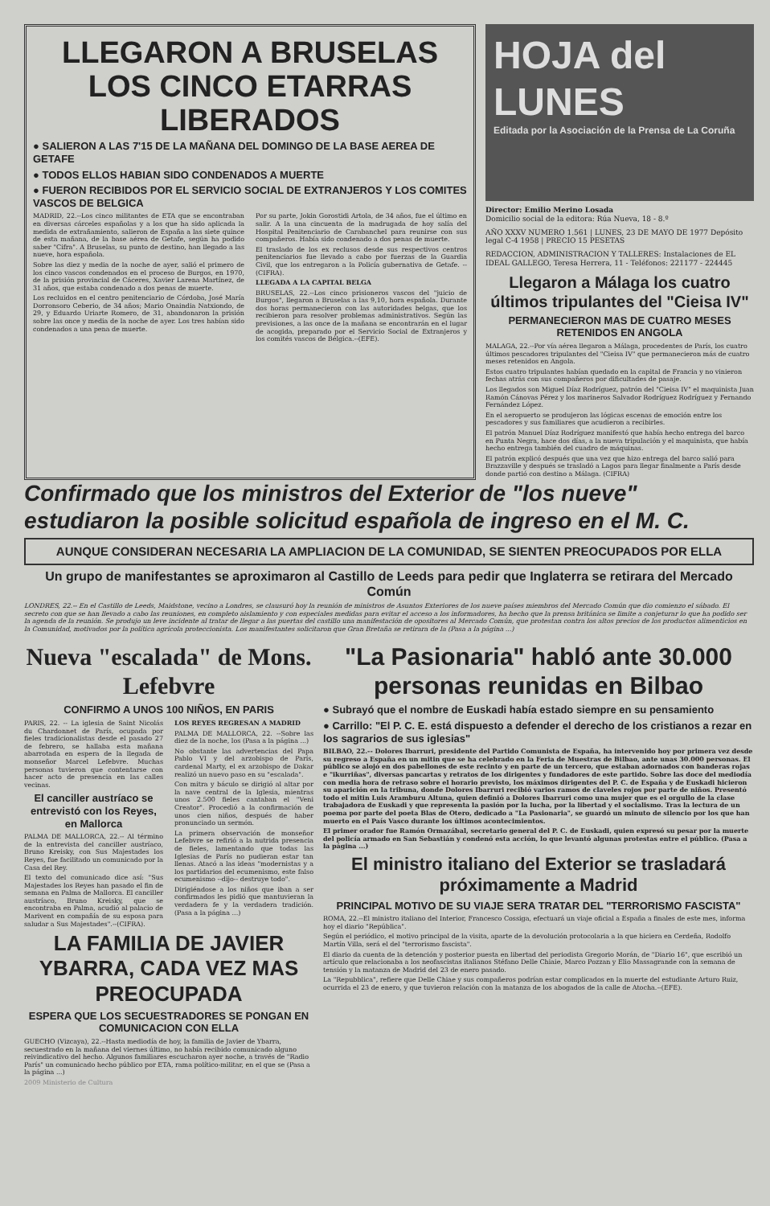LLEGARON A BRUSELAS LOS CINCO ETARRAS LIBERADOS
● SALIERON A LAS 7'15 DE LA MAÑANA DEL DOMINGO DE LA BASE AEREA DE GETAFE
● TODOS ELLOS HABIAN SIDO CONDENADOS A MUERTE
● FUERON RECIBIDOS POR EL SERVICIO SOCIAL DE EXTRANJEROS Y LOS COMITES VASCOS DE BELGICA
MADRID, 22.--Los cinco militantes de ETA que se encontraban en diversas cárceles españolas y a los que ha sido aplicada la medida de extrañamiento, salieron de España a las siete quince de esta mañana, de la base aérea de Getafe, según ha podido saber "Cifra". A Bruselas, su punto de destino, han llegado a las nueve, hora española.
Sobre las diez y media de la noche de ayer, salió el primero de los cinco vascos condenados en el proceso de Burgos, en 1970, de la prisión provincial de Cáceres, Xavier Larena Martínez, de 31 años, que estaba condenado a dos penas de muerte.
Los recluidos en el centro penitenciario de Córdoba, José María Dorronsoro Ceberio, de 34 años; Mario Onaindia Natxiondo, de 29, y Eduardo Uriarte Romero, de 31, abandonaron la prisión sobre las once y media de la noche de ayer. Los tres habían sido condenados a una pena de muerte.
Por su parte, Jokin Gorostidi Artola, de 34 años, fue el último en salir. A la una cincuenta de la madrugada de hoy salía del Hospital Penitenciario de Carabanchel para reunirse con sus compañeros. Había sido condenado a dos penas de muerte.
El traslado de los ex reclusos desde sus respectivos centros penitenciarios fue llevado a cabo por fuerzas de la Guardia Civil, que los entregaron a la Policía gubernativa de Getafe. --(CIFRA).
LLEGADA A LA CAPITAL BELGA
BRUSELAS, 22.--Los cinco prisioneros vascos del "juicio de Burgos", llegaron a Bruselas a las 9,10, hora española. Durante dos horas permanecieron con las autoridades belgas, que los recibieron para resolver problemas administrativos. Según las previsiones, a las once de la mañana se encontrarán en el lugar de acogida, preparado por el Servicio Social de Extranjeros y los comités vascos de Bélgica.--(EFE).
HOJA del LUNES
Editada por la Asociación de la Prensa de La Coruña
Director: Emilio Merino Losada
Domicilio social de la editora: Rúa Nueva, 18 - 8.º
AÑO XXXV NUMERO 1.561 | LUNES, 23 DE MAYO DE 1977 Depósito legal C-4 1958 | PRECIO 15 PESETAS
REDACCION, ADMINISTRACION Y TALLERES: Instalaciones de EL IDEAL GALLEGO, Teresa Herrera, 11 - Teléfonos: 221177 - 224445
Llegaron a Málaga los cuatro últimos tripulantes del "Cieisa IV"
PERMANECIERON MAS DE CUATRO MESES RETENIDOS EN ANGOLA
MALAGA, 22.--Por vía aérea llegaron a Málaga, procedentes de París, los cuatro últimos pescadores tripulantes del "Cieisa IV" que permanecieron más de cuatro meses retenidos en Angola.
Estos cuatro tripulantes habían quedado en la capital de Francia y no vinieron fechas atrás con sus compañeros por dificultades de pasaje.
Los llegados son Miguel Díaz Rodríguez, patrón del "Cieisa IV" el maquinista Juan Ramón Cánovas Pérez y los marineros Salvador Rodríguez Rodríguez y Fernando Fernández López.
En el aeropuerto se produjeron las lógicas escenas de emoción entre los pescadores y sus familiares que acudieron a recibirles.
El patrón Manuel Díaz Rodríguez manifestó que había hecho entrega del barco en Punta Negra, hace dos días, a la nueva tripulación y el maquinista, que había hecho entrega también del cuadro de máquinas.
El patrón explicó después que una vez que hizo entrega del barco salió para Brazzaville y después se trasladó a Lagos para llegar finalmente a París desde donde partió con destino a Málaga. (CIFRA)
Confirmado que los ministros del Exterior de "los nueve" estudiaron la posible solicitud española de ingreso en el M. C.
AUNQUE CONSIDERAN NECESARIA LA AMPLIACION DE LA COMUNIDAD, SE SIENTEN PREOCUPADOS POR ELLA
Un grupo de manifestantes se aproximaron al Castillo de Leeds para pedir que Inglaterra se retirara del Mercado Común
LONDRES, 22.-- En el Castillo de Leeds, Maidstone, vecino a Londres, se clausuró hoy la reunión de ministros de Asuntos Exteriores de los nueve países miembros del Mercado Común que dio comienzo el sábado. El secreto con que se han llevado a cabo las reuniones, en completo aislamiento y con especiales medidas para evitar el acceso a los informadores, ha hecho que la prensa británica se limite a conjeturar lo que ha podido ser la agenda de la reunión. Se produjo un leve incidente al tratar de llegar a las puertas del castillo una manifestación de opositores al Mercado Común, que protestan contra los altos precios de los productos alimenticios en la Comunidad, motivados por la política agrícola proteccionista. Los manifestantes solicitaron que Gran Bretaña se retirara de la (Pasa a la página ...)
Nueva "escalada" de Mons. Lefebvre
CONFIRMO A UNOS 100 NIÑOS, EN PARIS
PARIS, 22. -- La iglesia de Saint Nicolás du Chardonnet de París, ocupada por fieles tradicionalistas desde el pasado 27 de febrero, se hallaba esta mañana abarrotada en espera de la llegada de monseñor Marcel Lefebvre. Muchas personas tuvieron que contentarse con hacer acto de presencia en las calles vecinas.
El canciller austríaco se entrevistó con los Reyes, en Mallorca
PALMA DE MALLORCA, 22.-- Al término de la entrevista del canciller austríaco, Bruno Kreisky, con Sus Majestades los Reyes, fue facilitado un comunicado por la Casa del Rey.
El texto del comunicado dice así: "Sus Majestades los Reyes han pasado el fin de semana en Palma de Mallorca. El canciller austríaco, Bruno Kreisky, que se encontraba en Palma, acudió al palacio de Marivent en compañía de su esposa para saludar a Sus Majestades".--(CIFRA).
LOS REYES REGRESAN A MADRID
PALMA DE MALLORCA, 22. --Sobre las diez de la noche, los (Pasa a la página ...)
No obstante las advertencias del Papa Pablo VI y del arzobispo de París, cardenal Marty, el ex arzobispo de Dakar realizó un nuevo paso en su "escalada".
Con mitra y báculo se dirigió al altar por la nave central de la Iglesia, mientras unos 2.500 fieles cantaban el "Veni Creator". Procedió a la confirmación de unos cien niños, después de haber pronunciado un sermón.
La primera observación de monseñor Lefebvre se refirió a la nutrida presencia de fieles, lamentando que todas las Iglesias de París no pudieran estar tan llenas. Atacó a las ideas "modernistas y a los partidarios del ecumenismo, este falso ecumenismo --dijo-- destruye todo".
Dirigiéndose a los niños que iban a ser confirmados les pidió que mantuvieran la verdadera fe y la verdadera tradición. (Pasa a la página ...)
LA FAMILIA DE JAVIER YBARRA, CADA VEZ MAS PREOCUPADA
ESPERA QUE LOS SECUESTRADORES SE PONGAN EN COMUNICACION CON ELLA
GUECHO (Vizcaya), 22.--Hasta mediodía de hoy, la familia de Javier de Ybarra, secuestrado en la mañana del viernes último, no había recibido comunicado alguno reivindicativo del hecho. Algunos familiares escucharon ayer noche, a través de "Radio París" un comunicado hecho público por ETA, rama político-militar, en el que se (Pasa a la página ...)
"La Pasionaria" habló ante 30.000 personas reunidas en Bilbao
● Subrayó que el nombre de Euskadi había estado siempre en su pensamiento
● Carrillo: "El P. C. E. está dispuesto a defender el derecho de los cristianos a rezar en los sagrarios de sus iglesias"
BILBAO, 22.-- Dolores Ibarruri, presidente del Partido Comunista de España, ha intervenido hoy por primera vez desde su regreso a España en un mitin que se ha celebrado en la Feria de Muestras de Bilbao, ante unas 30.000 personas. El público se alojó en dos pabellones de este recinto y en parte de un tercero, que estaban adornados con banderas rojas e "ikurriñas", diversas pancartas y retratos de los dirigentes y fundadores de este partido. Sobre las doce del mediodía con media hora de retraso sobre el horario previsto, los máximos dirigentes del P. C. de España y de Euskadi hicieron su aparición en la tribuna, donde Dolores Ibarruri recibió varios ramos de claveles rojos por parte de niños. Presentó todo el mitin Luis Aramburu Altuna, quien definió a Dolores Ibarruri como una mujer que es el orgullo de la clase trabajadora de Euskadi y que representa la pasión por la lucha, por la libertad y el socialismo. Tras la lectura de un poema por parte del poeta Blas de Otero, dedicado a "La Pasionaria", se guardó un minuto de silencio por los que han muerto en el País Vasco durante los últimos acontecimientos.
El primer orador fue Ramón Ormazábal, secretario general del P. C. de Euskadi, quien expresó su pesar por la muerte del policía armado en San Sebastián y condenó esta acción, lo que levantó algunas protestas entre el público. (Pasa a la página ...)
El ministro italiano del Exterior se trasladará próximamente a Madrid
PRINCIPAL MOTIVO DE SU VIAJE SERA TRATAR DEL "TERRORISMO FASCISTA"
ROMA, 22.--El ministro italiano del Interior, Francesco Cossiga, efectuará un viaje oficial a España a finales de este mes, informa hoy el diario "República".
Según el periódico, el motivo principal de la visita, aparte de la devolución protocolaria a la que hiciera en Cerdeña, Rodolfo Martín Villa, será el del "terrorismo fascista".
El diario da cuenta de la detención y posterior puesta en libertad del periodista Gregorio Morán, de "Diario 16", que escribió un artículo que relacionaba a los neofascistas italianos Stéfano Delle Chiaie, Marco Pozzan y Elio Massagrande con la semana de tensión y la matanza de Madrid del 23 de enero pasado.
La "Repubblica", refiere que Delle Chiae y sus compañeros podrían estar complicados en la muerte del estudiante Arturo Ruiz, ocurrida el 23 de enero, y que tuvieron relación con la matanza de los abogados de la calle de Atocha.--(EFE).
2009 Ministerio de Cultura